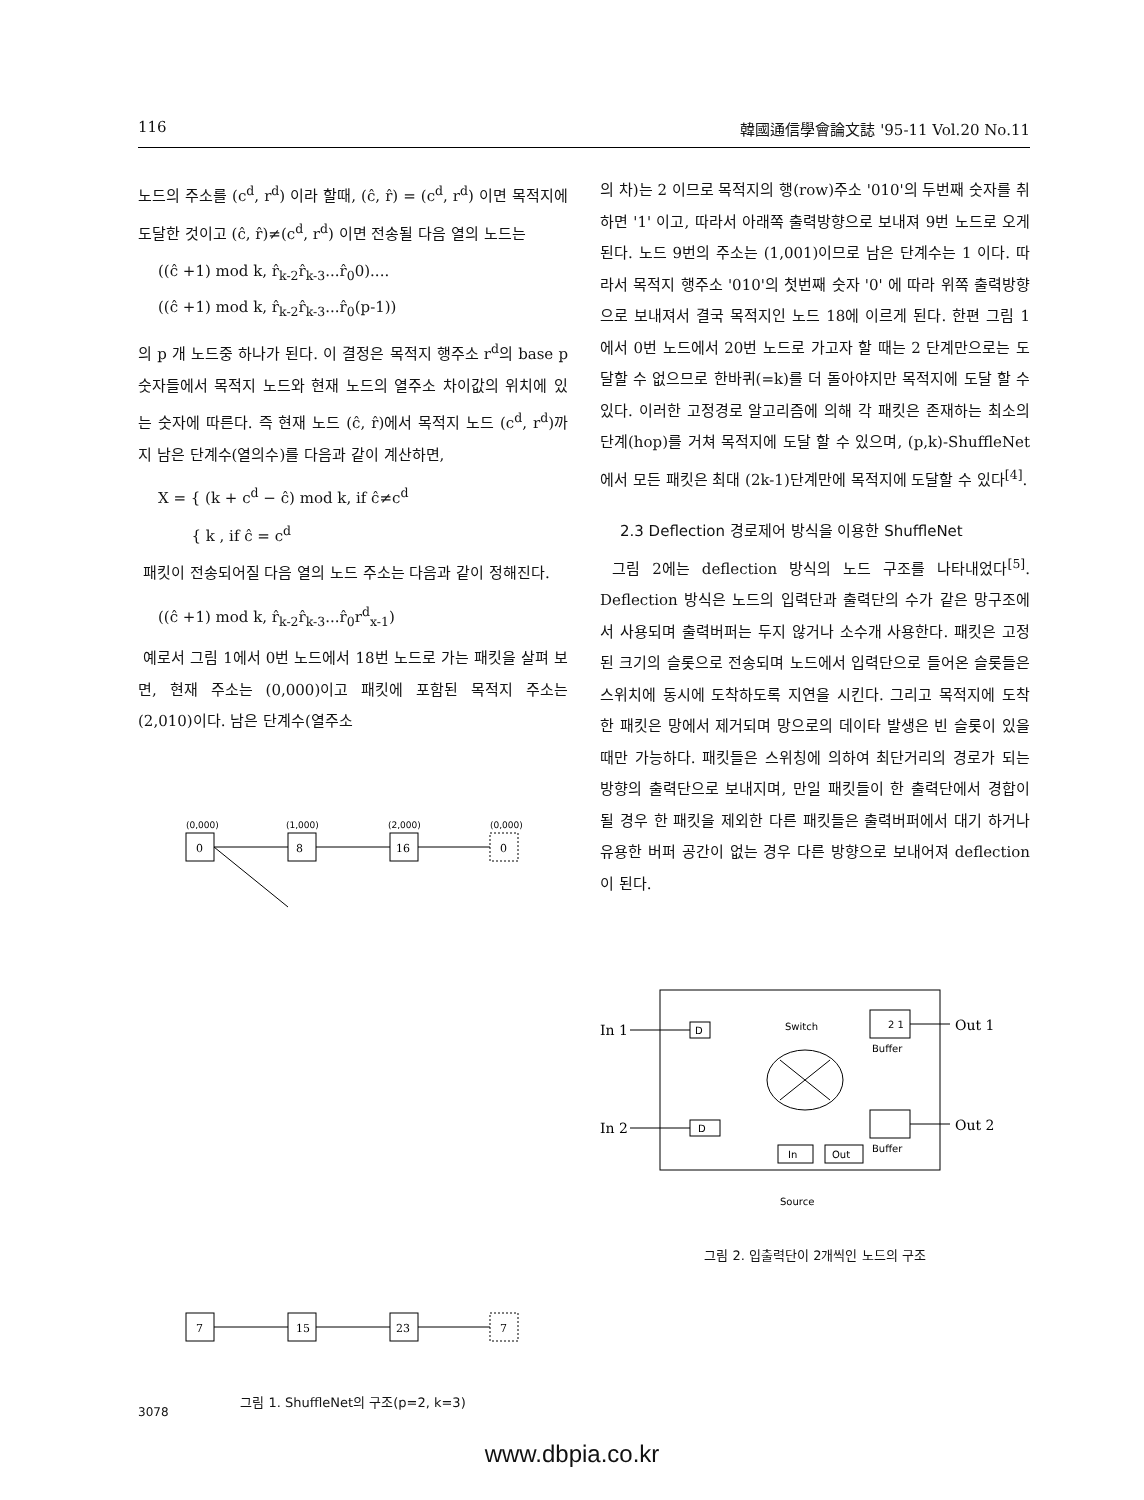116 韓國通信學會論文誌 '95-11 Vol.20 No.11
노드의 주소를 (c<sup>d</sup>, r<sup>d</sup>) 이라 할때, (ĉ, r̂) = (c<sup>d</sup>, r<sup>d</sup>) 이면 목적지에 도달한 것이고 (ĉ, r̂)≠(c<sup>d</sup>, r<sup>d</sup>) 이면 전송될 다음 열의 노드는
((ĉ +1) mod k, r̂<sub>k-2</sub>r̂<sub>k-3</sub>...r̂<sub>0</sub>0)....
((ĉ +1) mod k, r̂<sub>k-2</sub>r̂<sub>k-3</sub>...r̂<sub>0</sub>(p-1))
의 p 개 노드중 하나가 된다. 이 결정은 목적지 행주소 r<sup>d</sup>의 base p 숫자들에서 목적지 노드와 현재 노드의 열주소 차이값의 위치에 있는 숫자에 따른다. 즉 현재 노드 (ĉ, r̂)에서 목적지 노드 (c<sup>d</sup>, r<sup>d</sup>)까지 남은 단계수(열의수)를 다음과 같이 계산하면,
X = { (k + c<sup>d</sup> − ĉ) mod k, if ĉ≠c<sup>d</sup>
{ k , if ĉ = c<sup>d</sup>
패킷이 전송되어질 다음 열의 노드 주소는 다음과 같이 정해진다.
((ĉ +1) mod k, r̂<sub>k-2</sub>r̂<sub>k-3</sub>...r̂<sub>0</sub>r<sup>d</sup><sub>x-1</sub>)
예로서 그림 1에서 0번 노드에서 18번 노드로 가는 패킷을 살펴 보면, 현재 주소는 (0,000)이고 패킷에 포함된 목적지 주소는 (2,010)이다. 남은 단계수(열주소
(0,000)
(1,000)
(2,000)
(0,000)
0
8
16
0
7
15
23
7
그림 1. ShuffleNet의 구조(p=2, k=3)
의 차)는 2 이므로 목적지의 행(row)주소 '010'의 두번째 숫자를 취하면 '1' 이고, 따라서 아래쪽 출력방향으로 보내져 9번 노드로 오게된다. 노드 9번의 주소는 (1,001)이므로 남은 단계수는 1 이다. 따라서 목적지 행주소 '010'의 첫번째 숫자 '0' 에 따라 위쪽 출력방향으로 보내져서 결국 목적지인 노드 18에 이르게 된다. 한편 그림 1에서 0번 노드에서 20번 노드로 가고자 할 때는 2 단계만으로는 도달할 수 없으므로 한바퀴(=k)를 더 돌아야지만 목적지에 도달 할 수 있다. 이러한 고정경로 알고리즘에 의해 각 패킷은 존재하는 최소의 단계(hop)를 거쳐 목적지에 도달 할 수 있으며, (p,k)-ShuffleNet에서 모든 패킷은 최대 (2k-1)단계만에 목적지에 도달할 수 있다<sup>[4]</sup>.
2.3 Deflection 경로제어 방식을 이용한 ShuffleNet
그림 2에는 deflection 방식의 노드 구조를 나타내었다<sup>[5]</sup>. Deflection 방식은 노드의 입력단과 출력단의 수가 같은 망구조에서 사용되며 출력버퍼는 두지 않거나 소수개 사용한다. 패킷은 고정된 크기의 슬롯으로 전송되며 노드에서 입력단으로 들어온 슬롯들은 스위치에 동시에 도착하도록 지연을 시킨다. 그리고 목적지에 도착한 패킷은 망에서 제거되며 망으로의 데이타 발생은 빈 슬롯이 있을때만 가능하다. 패킷들은 스위칭에 의하여 최단거리의 경로가 되는 방향의 출력단으로 보내지며, 만일 패킷들이 한 출력단에서 경합이 될 경우 한 패킷을 제외한 다른 패킷들은 출력버퍼에서 대기 하거나 유용한 버퍼 공간이 없는 경우 다른 방향으로 보내어져 deflection이 된다.
In 1
In 2
Out 1
Out 2
D
D
Switch
Buffer
Buffer
In
Out
Source
2 1
그림 2. 입출력단이 2개씩인 노드의 구조
3078
www.dbpia.co.kr